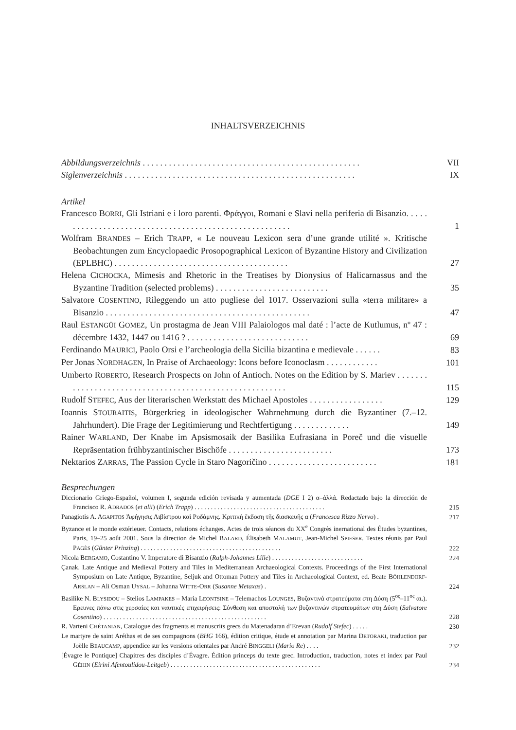INHALTSVERZEICHNIS
Abbildungsverzeichnis . . . . . . . . . . . . . . . . . . . . . . . . . . . . . . . . . . . . . . . . . . . . . . . . . .
VII
Siglenverzeichnis . . . . . . . . . . . . . . . . . . . . . . . . . . . . . . . . . . . . . . . . . . . . . . . . . . . . .
IX
Artikel
Francesco BORRI, Gli Istriani e i loro parenti. Φράγγοι, Romani e Slavi nella periferia di Bisanzio. . . . . . . . . . . . . . . . . . . . . . . . . . . . . . . . . . . . . . . . . . . . . . . . . . . . . . .
1
Wolfram BRANDES – Erich TRAPP, « Le nouveau Lexicon sera d’une grande utilité ». Kritische Beobachtungen zum Encyclopaedic Prosopographical Lexicon of Byzantine History and Civilization (EPLBHC) . . . . . . . . . . . . . . . . . . . . . . . . . . . . . . . . . . . . . . . .
27
Helena CICHOCKA, Mimesis and Rhetoric in the Treatises by Dionysius of Halicarnassus and the Byzantine Tradition (selected problems) . . . . . . . . . . . . . . . . . . . . . . . . . .
35
Salvatore COSENTINO, Rileggendo un atto pugliese del 1017. Osservazioni sulla «terra militare» a Bisanzio . . . . . . . . . . . . . . . . . . . . . . . . . . . . . . . . . . . . . . . . . . . . . . .
47
Raul ESTANGÜI GOMEZ, Un prostagma de Jean VIII Palaiologos mal daté : l’acte de Kutlumus, nº 47 : décembre 1432, 1447 ou 1416 ? . . . . . . . . . . . . . . . . . . . . . . . . . . . .
69
Ferdinando MAURICI, Paolo Orsi e l’archeologia della Sicilia bizantina e medievale . . . . . .
83
Per Jonas NORDHAGEN, In Praise of Archaeology: Icons before Iconoclasm . . . . . . . . . . . .
101
Umberto ROBERTO, Research Prospects on John of Antioch. Notes on the Edition by S. Mariev . . . . . . . . . . . . . . . . . . . . . . . . . . . . . . . . . . . . . . . . . . . . . . . . . . . . . . . .
115
Rudolf STEFEC, Aus der literarischen Werkstatt des Michael Apostoles . . . . . . . . . . . . . . . . .
129
Ioannis STOURAITIS, Bürgerkrieg in ideologischer Wahrnehmung durch die Byzantiner (7.–12. Jahrhundert). Die Frage der Legitimierung und Rechtfertigung . . . . . . . . . . . . .
149
Rainer WARLAND, Der Knabe im Apsismosaik der Basilika Eufrasiana in Poreč und die visuelle Repräsentation frühbyzantinischer Bischöfe . . . . . . . . . . . . . . . . . . . . . . . .
173
Nektarios ZARRAS, The Passion Cycle in Staro Nagoričino . . . . . . . . . . . . . . . . . . . . . . . . .
181
Besprechungen
Diccionario Griego-Español, volumen I, segunda edición revisada y aumentada (DGE I 2) α–ἀλλά. Redactado bajo la dirección de Francisco R. ADRADOS (et alii) (Erich Trapp) . . . . . . . . . . . . . . . . . . . . . . . . . . . . . . . . . . . . . . . .
215
Panagiotis A. AGAPITOS Ἀφήγησις Λιβίστρου καὶ Ροδάμνης. Κριτικὴ ἔκδοση τῆς διασκευῆς α (Francesca Rizzo Nervo) .
217
Byzance et le monde extérieuer. Contacts, relations échanges. Actes de trois séances du XX<sup>e</sup> Congrès inernational des Études byzantines, Paris, 19–25 août 2001. Sous la direction de Michel BALARD, Élisabeth MALAMUT, Jean-Michel SPIESER. Textes réunis par Paul PAGÈS (Günter Prinzing) . . . . . . . . . . . . . . . . . . . . . . . . . . . . . . . . . . . . . . . . . . .
222
Nicola BERGAMO, Costantino V. Imperatore di Bisanzio (Ralph-Johannes Lilie) . . . . . . . . . . . . . . . . . . . . . . . . . . . .
224
Çanak. Late Antique and Medieval Pottery and Tiles in Mediterranean Archaeological Contexts. Proceedings of the First International Symposium on Late Antique, Byzantine, Seljuk and Ottoman Pottery and Tiles in Archaeological Context, ed. Beate BÖHLENDORF-ARSLAN – Ali Osman UYSAL – Johanna WITTE-ORR (Susanne Metaxas) .
224
Basilike N. BLYSIDOU – Stelios LAMPAKES – Maria LEONTSINE – Telemachos LOUNGES, Βυζαντινά στρατεύματα στη Δύση (5<sup>ος</sup>–11<sup>ος</sup> αι.). Ερευνες πάνω στις χερσαίες και ναυτικές επιχειρήσεις: Σύνθεση και αποστολή των βυζαντινών στρατευμάτων στη Δύση (Salvatore Cosentino) . . . . . . . . . . . . . . . . . . . . . . . . . . . . . . . . . . . . . . . . . . . . . . . . . .
228
R. Varteni CHÉTANIAN, Catalogue des fragments et manuscrits grecs du Matenadaran d’Erevan (Rudolf Stefec) . . . . .
230
Le martyre de saint Aréthas et de ses compagnons (BHG 166), édition critique, étude et annotation par Marina DETORAKI, traduction par Joëlle BEAUCAMP, appendice sur les versions orientales par André BINGGELI (Mario Re) . . . .
232
[Évagre le Pontique] Chapitres des disciples d’Évagre. Édition princeps du texte grec. Introduction, traduction, notes et index par Paul GÉHIN (Eirini Afentoulidou-Leitgeb) . . . . . . . . . . . . . . . . . . . . . . . . . . . . . . . . . . . . . . . . . . . . . .
234